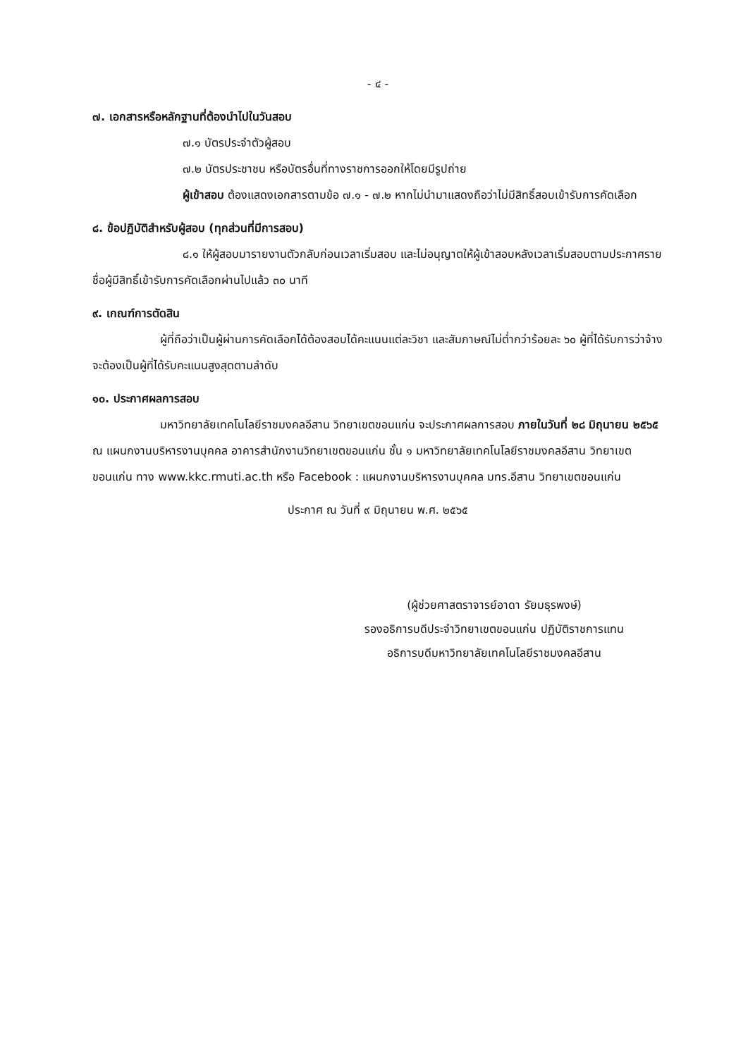- ๔ -
๗. เอกสารหรือหลักฐานที่ต้องนำไปในวันสอบ
๗.๑ บัตรประจำตัวผู้สอบ
๗.๒ บัตรประชาชน หรือบัตรอื่นที่ทางราชการออกให้โดยมีรูปถ่าย
ผู้เข้าสอบ ต้องแสดงเอกสารตามข้อ ๗.๑ - ๗.๒ หากไม่นำมาแสดงถือว่าไม่มีสิทธิ์สอบเข้ารับการคัดเลือก
๘. ข้อปฏิบัติสำหรับผู้สอบ (ทุกส่วนที่มีการสอบ)
๘.๑ ให้ผู้สอบมารายงานตัวกลับก่อนเวลาเริ่มสอบ และไม่อนุญาตให้ผู้เข้าสอบหลังเวลาเริ่มสอบตามประกาศรายชื่อผู้มีสิทธิ์เข้ารับการคัดเลือกผ่านไปแล้ว ๓๐ นาที
๙. เกณฑ์การตัดสิน
ผู้ที่ถือว่าเป็นผู้ผ่านการคัดเลือกได้ต้องสอบได้คะแนนแต่ละวิชา และสัมภาษณ์ไม่ต่ำกว่าร้อยละ ๖๐ ผู้ที่ได้รับการว่าจ้างจะต้องเป็นผู้ที่ได้รับคะแนนสูงสุดตามลำดับ
๑๐. ประกาศผลการสอบ
มหาวิทยาลัยเทคโนโลยีราชมงคลอีสาน วิทยาเขตขอนแก่น จะประกาศผลการสอบ ภายในวันที่ ๒๘ มิถุนายน ๒๕๖๕ ณ แผนกงานบริหารงานบุคคล อาคารสำนักงานวิทยาเขตขอนแก่น ชั้น ๑ มหาวิทยาลัยเทคโนโลยีราชมงคลอีสาน วิทยาเขตขอนแก่น ทาง www.kkc.rmuti.ac.th หรือ Facebook : แผนกงานบริหารงานบุคคล มทร.อีสาน วิทยาเขตขอนแก่น
ประกาศ ณ วันที่ ๙ มิถุนายน พ.ศ. ๒๕๖๕
(ผู้ช่วยศาสตราจารย์อาดา รัยมธุรพงษ์)
รองอธิการบดีประจำวิทยาเขตขอนแก่น ปฏิบัติราชการแทน
อธิการบดีมหาวิทยาลัยเทคโนโลยีราชมงคลอีสาน